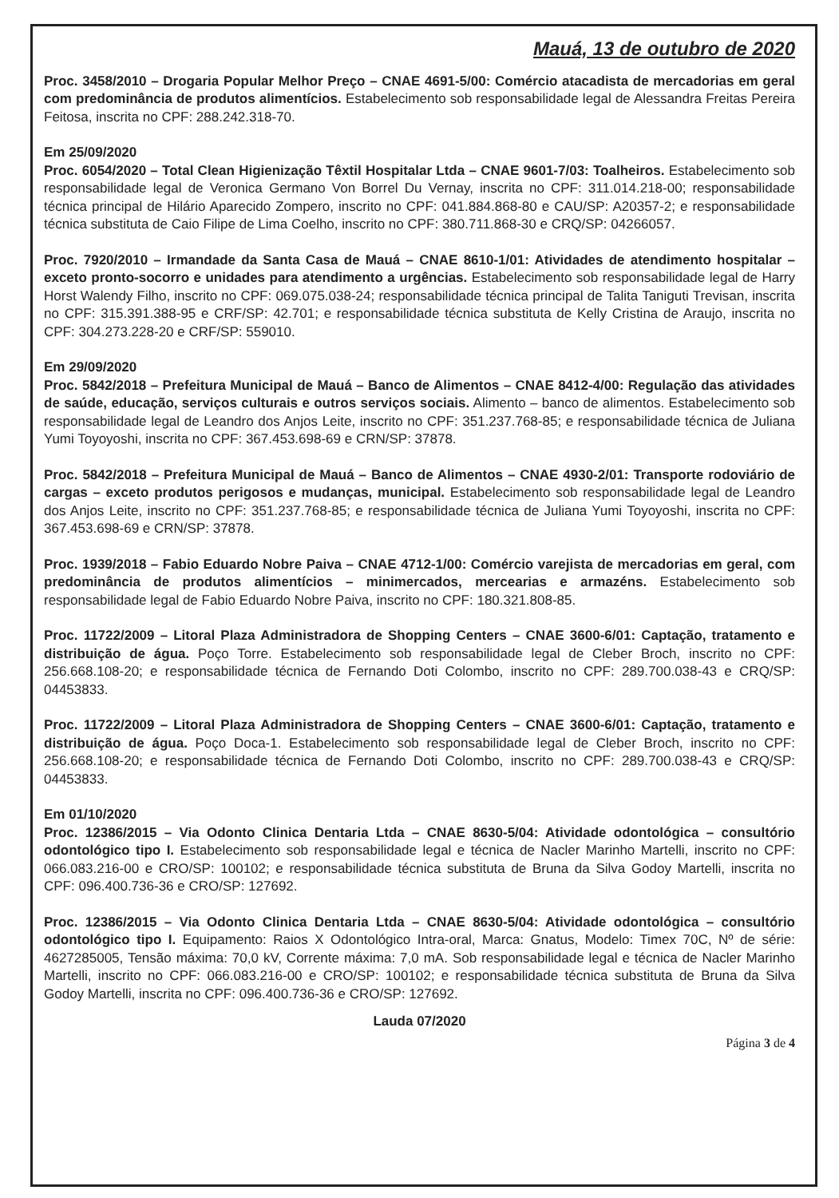Mauá, 13 de outubro de 2020
Proc. 3458/2010 – Drogaria Popular Melhor Preço – CNAE 4691-5/00: Comércio atacadista de mercadorias em geral com predominância de produtos alimentícios. Estabelecimento sob responsabilidade legal de Alessandra Freitas Pereira Feitosa, inscrita no CPF: 288.242.318-70.
Em 25/09/2020
Proc. 6054/2020 – Total Clean Higienização Têxtil Hospitalar Ltda – CNAE 9601-7/03: Toalheiros. Estabelecimento sob responsabilidade legal de Veronica Germano Von Borrel Du Vernay, inscrita no CPF: 311.014.218-00; responsabilidade técnica principal de Hilário Aparecido Zompero, inscrito no CPF: 041.884.868-80 e CAU/SP: A20357-2; e responsabilidade técnica substituta de Caio Filipe de Lima Coelho, inscrito no CPF: 380.711.868-30 e CRQ/SP: 04266057.
Proc. 7920/2010 – Irmandade da Santa Casa de Mauá – CNAE 8610-1/01: Atividades de atendimento hospitalar – exceto pronto-socorro e unidades para atendimento a urgências. Estabelecimento sob responsabilidade legal de Harry Horst Walendy Filho, inscrito no CPF: 069.075.038-24; responsabilidade técnica principal de Talita Taniguti Trevisan, inscrita no CPF: 315.391.388-95 e CRF/SP: 42.701; e responsabilidade técnica substituta de Kelly Cristina de Araujo, inscrita no CPF: 304.273.228-20 e CRF/SP: 559010.
Em 29/09/2020
Proc. 5842/2018 – Prefeitura Municipal de Mauá – Banco de Alimentos – CNAE 8412-4/00: Regulação das atividades de saúde, educação, serviços culturais e outros serviços sociais. Alimento – banco de alimentos. Estabelecimento sob responsabilidade legal de Leandro dos Anjos Leite, inscrito no CPF: 351.237.768-85; e responsabilidade técnica de Juliana Yumi Toyoyoshi, inscrita no CPF: 367.453.698-69 e CRN/SP: 37878.
Proc. 5842/2018 – Prefeitura Municipal de Mauá – Banco de Alimentos – CNAE 4930-2/01: Transporte rodoviário de cargas – exceto produtos perigosos e mudanças, municipal. Estabelecimento sob responsabilidade legal de Leandro dos Anjos Leite, inscrito no CPF: 351.237.768-85; e responsabilidade técnica de Juliana Yumi Toyoyoshi, inscrita no CPF: 367.453.698-69 e CRN/SP: 37878.
Proc. 1939/2018 – Fabio Eduardo Nobre Paiva – CNAE 4712-1/00: Comércio varejista de mercadorias em geral, com predominância de produtos alimentícios – minimercados, mercearias e armazéns. Estabelecimento sob responsabilidade legal de Fabio Eduardo Nobre Paiva, inscrito no CPF: 180.321.808-85.
Proc. 11722/2009 – Litoral Plaza Administradora de Shopping Centers – CNAE 3600-6/01: Captação, tratamento e distribuição de água. Poço Torre. Estabelecimento sob responsabilidade legal de Cleber Broch, inscrito no CPF: 256.668.108-20; e responsabilidade técnica de Fernando Doti Colombo, inscrito no CPF: 289.700.038-43 e CRQ/SP: 04453833.
Proc. 11722/2009 – Litoral Plaza Administradora de Shopping Centers – CNAE 3600-6/01: Captação, tratamento e distribuição de água. Poço Doca-1. Estabelecimento sob responsabilidade legal de Cleber Broch, inscrito no CPF: 256.668.108-20; e responsabilidade técnica de Fernando Doti Colombo, inscrito no CPF: 289.700.038-43 e CRQ/SP: 04453833.
Em 01/10/2020
Proc. 12386/2015 – Via Odonto Clinica Dentaria Ltda – CNAE 8630-5/04: Atividade odontológica – consultório odontológico tipo I. Estabelecimento sob responsabilidade legal e técnica de Nacler Marinho Martelli, inscrito no CPF: 066.083.216-00 e CRO/SP: 100102; e responsabilidade técnica substituta de Bruna da Silva Godoy Martelli, inscrita no CPF: 096.400.736-36 e CRO/SP: 127692.
Proc. 12386/2015 – Via Odonto Clinica Dentaria Ltda – CNAE 8630-5/04: Atividade odontológica – consultório odontológico tipo I. Equipamento: Raios X Odontológico Intra-oral, Marca: Gnatus, Modelo: Timex 70C, Nº de série: 4627285005, Tensão máxima: 70,0 kV, Corrente máxima: 7,0 mA. Sob responsabilidade legal e técnica de Nacler Marinho Martelli, inscrito no CPF: 066.083.216-00 e CRO/SP: 100102; e responsabilidade técnica substituta de Bruna da Silva Godoy Martelli, inscrita no CPF: 096.400.736-36 e CRO/SP: 127692.
Lauda 07/2020
Página 3 de 4